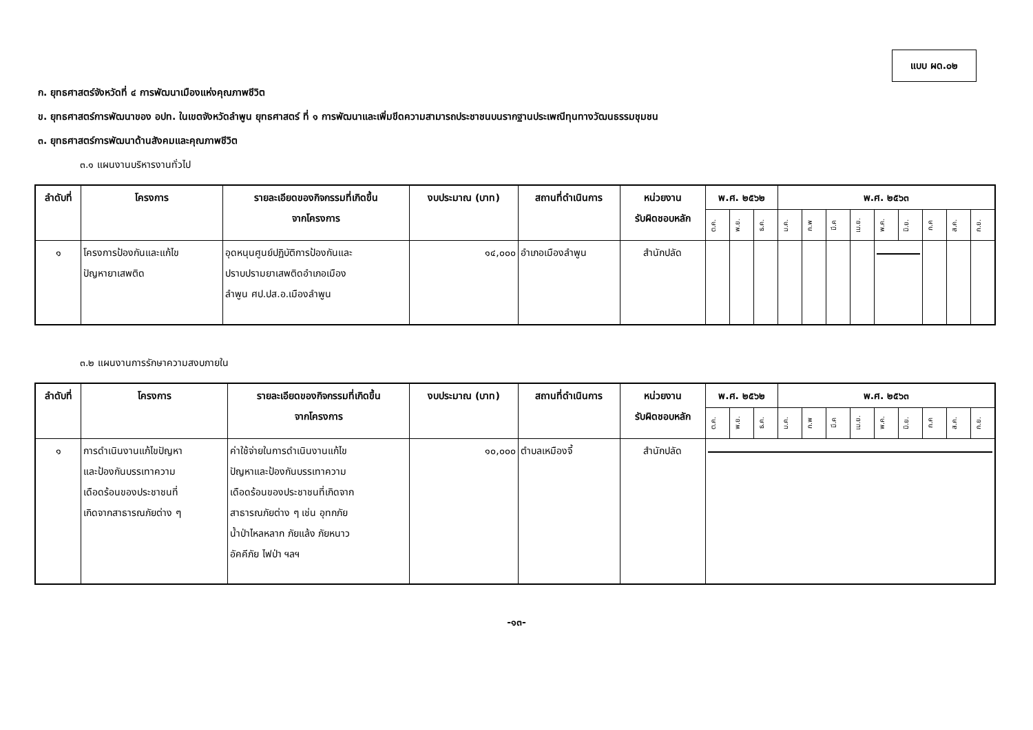แบบ ผด.๐๒
ก. ยุทธศาสตร์จังหวัดที่ ๔ การพัฒนาเมืองแห่งคุณภาพชีวิต
ข. ยุทธศาสตร์การพัฒนาของ อปท. ในเขตจังหวัดลำพูน ยุทธศาสตร์ ที่ ๑ การพัฒนาและเพิ่มขีดความสามารถประชาชนบนรากฐานประเพณีทุนทางวัฒนธรรมชุมชน
๓. ยุทธศาสตร์การพัฒนาด้านสังคมและคุณภาพชีวิต
๓.๑ แผนงานบริหารงานทั่วไป
| ลำดับที่ | โครงการ | รายละเอียดของกิจกรรมที่เกิดขึ้น จากโครงการ | งบประมาณ (บาท) | สถานที่ดำเนินการ | หน่วยงาน รับผิดชอบหลัก | พ.ศ. ๒๕๖๒ | | | พ.ศ. ๒๕๖๓ | | | | | | | | |
| --- | --- | --- | --- | --- | --- | --- | --- | --- | --- | --- | --- | --- | --- | --- | --- | --- | --- |
| | | | | | | ต.ค. | พ.ย. | ธ.ค. | ม.ค. | ก.พ | มี.ค | เม.ย. | พ.ค. | มิ.ย. | ก.ค | ส.ค. | ก.ย. |
| ๑ | โครงการป้องกันและแก้ไข ปัญหายาเสพติด | อุดหนุนศูนย์ปฏิบัติการป้องกันและ ปราบปรามยาเสพติดอำเภอเมือง ลำพูน ศป.ปส.อ.เมืองลำพูน | ๑๔,๐๐๐ | อำเภอเมืองลำพูน | สำนักปลัด | | | | | | | | | | | | |
๓.๒ แผนงานการรักษาความสงบภายใน
| ลำดับที่ | โครงการ | รายละเอียดของกิจกรรมที่เกิดขึ้น จากโครงการ | งบประมาณ (บาท) | สถานที่ดำเนินการ | หน่วยงาน รับผิดชอบหลัก | พ.ศ. ๒๕๖๒ | | | พ.ศ. ๒๕๖๓ | | | | | | | | |
| --- | --- | --- | --- | --- | --- | --- | --- | --- | --- | --- | --- | --- | --- | --- | --- | --- | --- |
| | | | | | | ต.ค. | พ.ย. | ธ.ค. | ม.ค. | ก.พ | มี.ค | เม.ย. | พ.ค. | มิ.ย. | ก.ค | ส.ค. | ก.ย. |
| ๑ | การดำเนินงานแก้ไขปัญหา และป้องกันบรรเทาความ เดือดร้อนของประชาชนที่ เกิดจากสาธารณภัยต่าง ๆ | ค่าใช้จ่ายในการดำเนินงานแก้ไข ปัญหาและป้องกันบรรเทาความ เดือดร้อนของประชาชนที่เกิดจาก สาธารณภัยต่าง ๆ เช่น อุทกภัย น้ำป่าไหลหลาก ภัยแล้ง ภัยหนาว อัคคีภัย ไฟป่า ฯลฯ | ๑๐,๐๐๐ | ตำบลเหมืองจี้ | สำนักปลัด | | | | | | | | | | | | |
-๑๓-